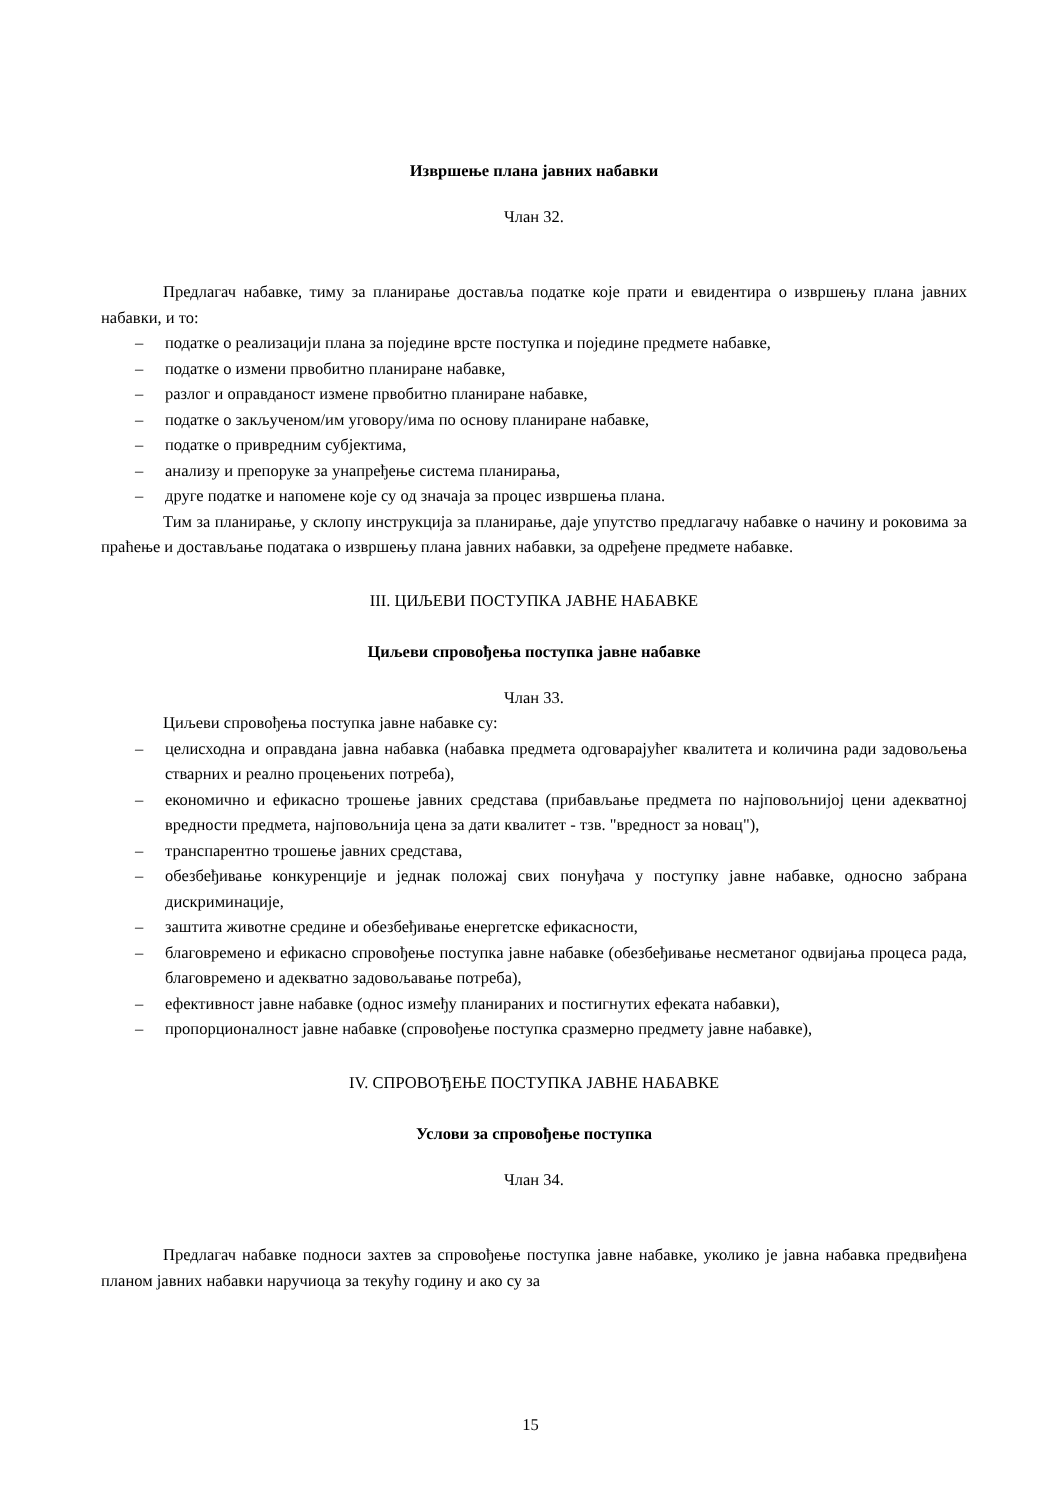Извршење плана јавних набавки
Члан 32.
Предлагач набавке, тиму за планирање доставља податке које прати и евидентира о извршењу плана јавних набавки, и то:
– податке о реализацији плана за поједине врсте поступка и поједине предмете набавке,
– податке о измени првобитно планиране набавке,
– разлог и оправданост измене првобитно планиране набавке,
– податке о закљученом/им уговору/има по основу планиране набавке,
– податке о привредним субјектима,
– анализу и препоруке за унапређење система планирања,
– друге податке и напомене које су од значаја за процес извршења плана.
Тим за планирање, у склопу инструкција за планирање, даје упутство предлагачу набавке о начину и роковима за праћење и достављање података о извршењу плана јавних набавки, за одређене предмете набавке.
III. ЦИЉЕВИ ПОСТУПКА ЈАВНЕ НАБАВКЕ
Циљеви спровођења поступка јавне набавке
Члан 33.
Циљеви спровођења поступка јавне набавке су:
– целисходна и оправдана јавна набавка (набавка предмета одговарајућег квалитета и количина ради задовољења стварних и реално процењених потреба),
– економично и ефикасно трошење јавних средстава (прибављање предмета по најповољнијој цени адекватној вредности предмета, најповољнија цена за дати квалитет - тзв. "вредност за новац"),
– транспарентно трошење јавних средстава,
– обезбеђивање конкуренције и једнак положај свих понуђача у поступку јавне набавке, односно забрана дискриминације,
– заштита животне средине и обезбеђивање енергетске ефикасности,
– благовремено и ефикасно спровођење поступка јавне набавке (обезбеђивање несметаног одвијања процеса рада, благовремено и адекватно задовољавање потреба),
– ефективност јавне набавке (однос између планираних и постигнутих ефеката набавки),
– пропорционалност јавне набавке (спровођење поступка сразмерно предмету јавне набавке),
IV. СПРОВОЂЕЊЕ ПОСТУПКА ЈАВНЕ НАБАВКЕ
Услови за спровођење поступка
Члан 34.
Предлагач набавке подноси захтев за спровођење поступка јавне набавке, уколико је јавна набавка предвиђена планом јавних набавки наручиоца за текућу годину и ако су за
15